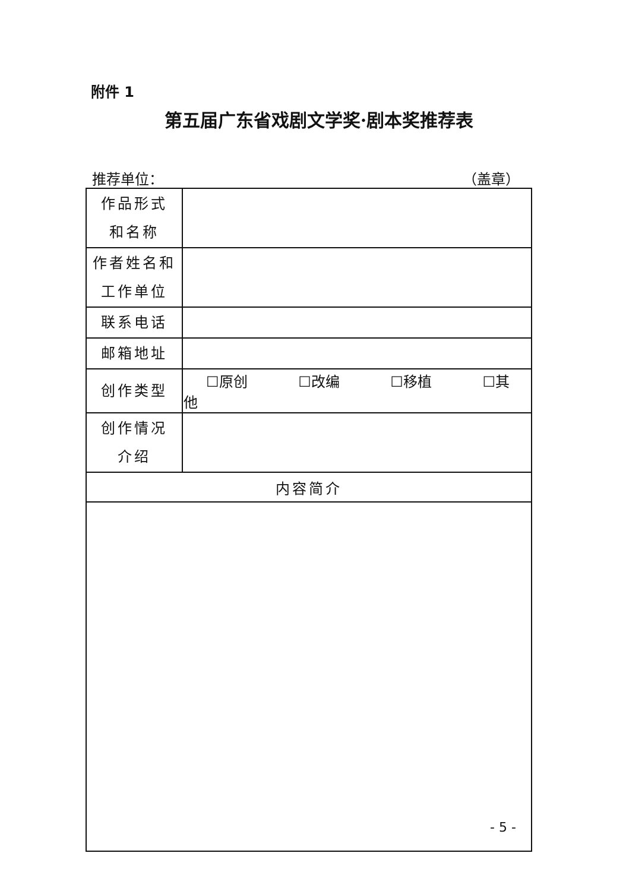附件 1
第五届广东省戏剧文学奖·剧本奖推荐表
推荐单位： （盖章）
| 作品形式 和名称 | |
| 作者姓名和 工作单位 | |
| 联系电话 | |
| 邮箱地址 | |
| 创作类型 | ☐原创 ☐改编 ☐移植 ☐其他 |
| 创作情况 介绍 | |
| 内容简介 | |
- 5 -